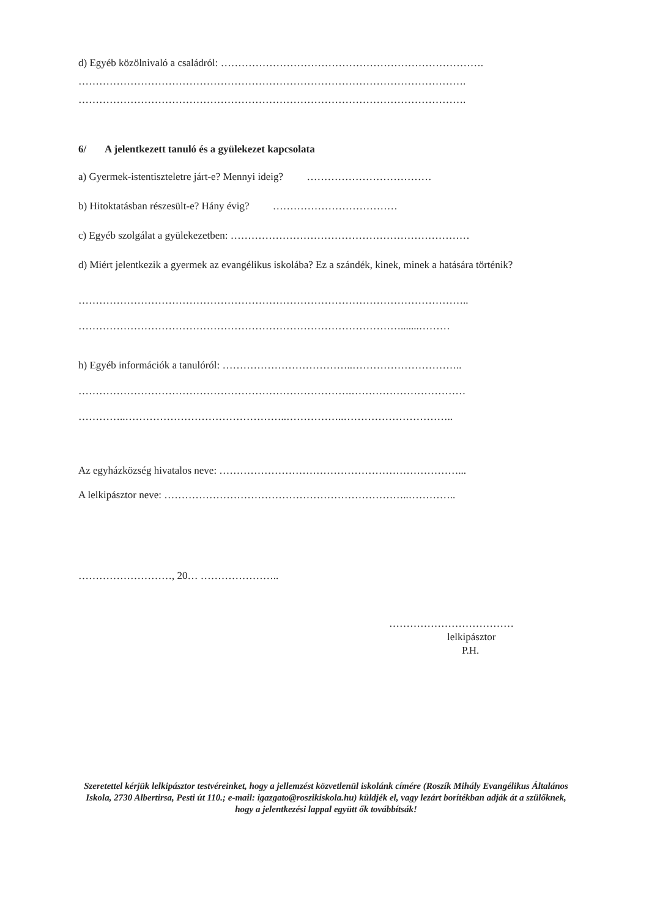d) Egyéb közölnivaló a családról: ………………………………………………………………….
………………………………………………………………………………………………….
………………………………………………………………………………………………….
6/ A jelentkezett tanuló és a gyülekezet kapcsolata
a) Gyermek-istentiszteletre járt-e? Mennyi ideig? ………………………………
b) Hitoktatásban részesült-e? Hány évig? ………………………………
c) Egyéb szolgálat a gyülekezetben: ……………………………………………………………
d) Miért jelentkezik a gyermek az evangélikus iskolába? Ez a szándék, kinek, minek a hatására történik?
…………………………………………………………………………………………………..
………………………………………………………………………………….......………
h) Egyéb információk a tanulóról: ………………………………..…………………………..
…………………………………………………………………….……………………………
…………..………………………………………..……………..…………………………..
Az egyházközség hivatalos neve: ……………………………………………………………...
A lelkipásztor neve: ……………………………………………………………..…………..
………………………, 20… …………………..
………………………………
lelkipásztor
P.H.
Szeretettel kérjük lelkipásztor testvéreinket, hogy a jellemzést közvetlenül iskolánk címére (Roszík Mihály Evangélikus Általános Iskola, 2730 Albertirsa, Pesti út 110.; e-mail: igazgato@roszikiskola.hu) küldjék el, vagy lezárt borítékban adják át a szülőknek, hogy a jelentkezési lappal együtt ők továbbítsák!